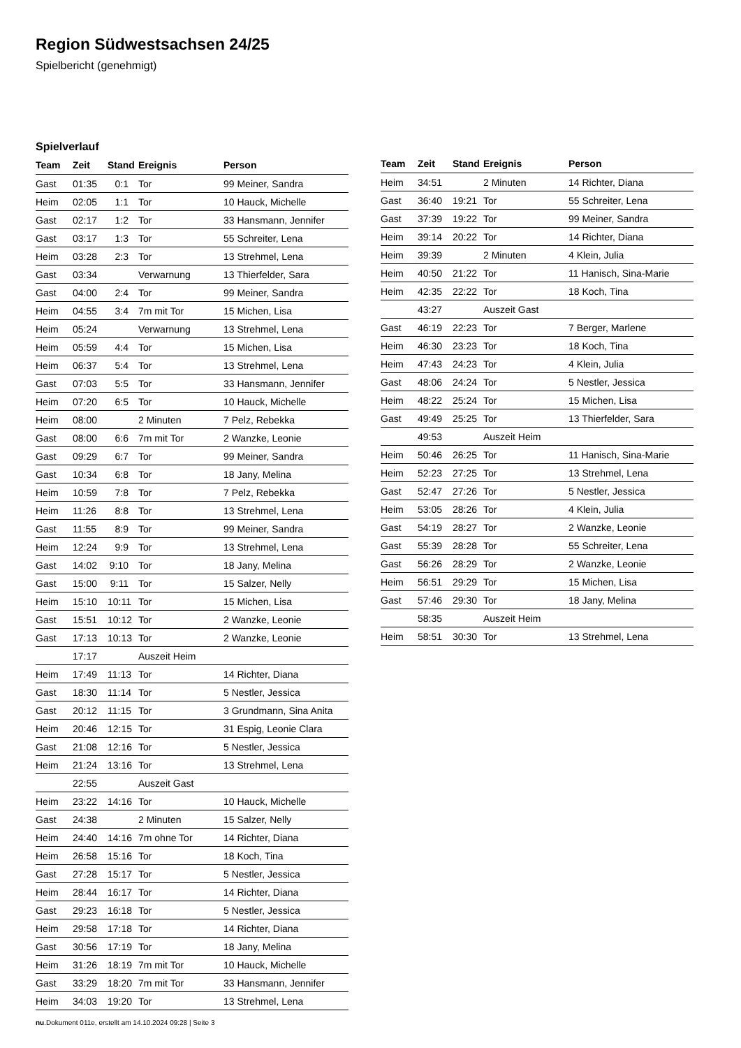Region Südwestsachsen 24/25
Spielbericht (genehmigt)
Spielverlauf
| Team | Zeit | Stand | Ereignis | Person |
| --- | --- | --- | --- | --- |
| Gast | 01:35 | 0:1 | Tor | 99 Meiner, Sandra |
| Heim | 02:05 | 1:1 | Tor | 10 Hauck, Michelle |
| Gast | 02:17 | 1:2 | Tor | 33 Hansmann, Jennifer |
| Gast | 03:17 | 1:3 | Tor | 55 Schreiter, Lena |
| Heim | 03:28 | 2:3 | Tor | 13 Strehmel, Lena |
| Gast | 03:34 | | Verwarnung | 13 Thierfelder, Sara |
| Gast | 04:00 | 2:4 | Tor | 99 Meiner, Sandra |
| Heim | 04:55 | 3:4 | 7m mit Tor | 15 Michen, Lisa |
| Heim | 05:24 | | Verwarnung | 13 Strehmel, Lena |
| Heim | 05:59 | 4:4 | Tor | 15 Michen, Lisa |
| Heim | 06:37 | 5:4 | Tor | 13 Strehmel, Lena |
| Gast | 07:03 | 5:5 | Tor | 33 Hansmann, Jennifer |
| Heim | 07:20 | 6:5 | Tor | 10 Hauck, Michelle |
| Heim | 08:00 | | 2 Minuten | 7 Pelz, Rebekka |
| Gast | 08:00 | 6:6 | 7m mit Tor | 2 Wanzke, Leonie |
| Gast | 09:29 | 6:7 | Tor | 99 Meiner, Sandra |
| Gast | 10:34 | 6:8 | Tor | 18 Jany, Melina |
| Heim | 10:59 | 7:8 | Tor | 7 Pelz, Rebekka |
| Heim | 11:26 | 8:8 | Tor | 13 Strehmel, Lena |
| Gast | 11:55 | 8:9 | Tor | 99 Meiner, Sandra |
| Heim | 12:24 | 9:9 | Tor | 13 Strehmel, Lena |
| Gast | 14:02 | 9:10 | Tor | 18 Jany, Melina |
| Gast | 15:00 | 9:11 | Tor | 15 Salzer, Nelly |
| Heim | 15:10 | 10:11 | Tor | 15 Michen, Lisa |
| Gast | 15:51 | 10:12 | Tor | 2 Wanzke, Leonie |
| Gast | 17:13 | 10:13 | Tor | 2 Wanzke, Leonie |
| | 17:17 | | Auszeit Heim | |
| Heim | 17:49 | 11:13 | Tor | 14 Richter, Diana |
| Gast | 18:30 | 11:14 | Tor | 5 Nestler, Jessica |
| Gast | 20:12 | 11:15 | Tor | 3 Grundmann, Sina Anita |
| Heim | 20:46 | 12:15 | Tor | 31 Espig, Leonie Clara |
| Gast | 21:08 | 12:16 | Tor | 5 Nestler, Jessica |
| Heim | 21:24 | 13:16 | Tor | 13 Strehmel, Lena |
| | 22:55 | | Auszeit Gast | |
| Heim | 23:22 | 14:16 | Tor | 10 Hauck, Michelle |
| Gast | 24:38 | | 2 Minuten | 15 Salzer, Nelly |
| Heim | 24:40 | 14:16 | 7m ohne Tor | 14 Richter, Diana |
| Heim | 26:58 | 15:16 | Tor | 18 Koch, Tina |
| Gast | 27:28 | 15:17 | Tor | 5 Nestler, Jessica |
| Heim | 28:44 | 16:17 | Tor | 14 Richter, Diana |
| Gast | 29:23 | 16:18 | Tor | 5 Nestler, Jessica |
| Heim | 29:58 | 17:18 | Tor | 14 Richter, Diana |
| Gast | 30:56 | 17:19 | Tor | 18 Jany, Melina |
| Heim | 31:26 | 18:19 | 7m mit Tor | 10 Hauck, Michelle |
| Gast | 33:29 | 18:20 | 7m mit Tor | 33 Hansmann, Jennifer |
| Heim | 34:03 | 19:20 | Tor | 13 Strehmel, Lena |
| Team | Zeit | Stand | Ereignis | Person |
| --- | --- | --- | --- | --- |
| Heim | 34:51 | | 2 Minuten | 14 Richter, Diana |
| Gast | 36:40 | 19:21 | Tor | 55 Schreiter, Lena |
| Gast | 37:39 | 19:22 | Tor | 99 Meiner, Sandra |
| Heim | 39:14 | 20:22 | Tor | 14 Richter, Diana |
| Heim | 39:39 | | 2 Minuten | 4 Klein, Julia |
| Heim | 40:50 | 21:22 | Tor | 11 Hanisch, Sina-Marie |
| Heim | 42:35 | 22:22 | Tor | 18 Koch, Tina |
| | 43:27 | | Auszeit Gast | |
| Gast | 46:19 | 22:23 | Tor | 7 Berger, Marlene |
| Heim | 46:30 | 23:23 | Tor | 18 Koch, Tina |
| Heim | 47:43 | 24:23 | Tor | 4 Klein, Julia |
| Gast | 48:06 | 24:24 | Tor | 5 Nestler, Jessica |
| Heim | 48:22 | 25:24 | Tor | 15 Michen, Lisa |
| Gast | 49:49 | 25:25 | Tor | 13 Thierfelder, Sara |
| | 49:53 | | Auszeit Heim | |
| Heim | 50:46 | 26:25 | Tor | 11 Hanisch, Sina-Marie |
| Heim | 52:23 | 27:25 | Tor | 13 Strehmel, Lena |
| Gast | 52:47 | 27:26 | Tor | 5 Nestler, Jessica |
| Heim | 53:05 | 28:26 | Tor | 4 Klein, Julia |
| Gast | 54:19 | 28:27 | Tor | 2 Wanzke, Leonie |
| Gast | 55:39 | 28:28 | Tor | 55 Schreiter, Lena |
| Gast | 56:26 | 28:29 | Tor | 2 Wanzke, Leonie |
| Heim | 56:51 | 29:29 | Tor | 15 Michen, Lisa |
| Gast | 57:46 | 29:30 | Tor | 18 Jany, Melina |
| | 58:35 | | Auszeit Heim | |
| Heim | 58:51 | 30:30 | Tor | 13 Strehmel, Lena |
nu.Dokument 011e, erstellt am 14.10.2024 09:28 | Seite 3